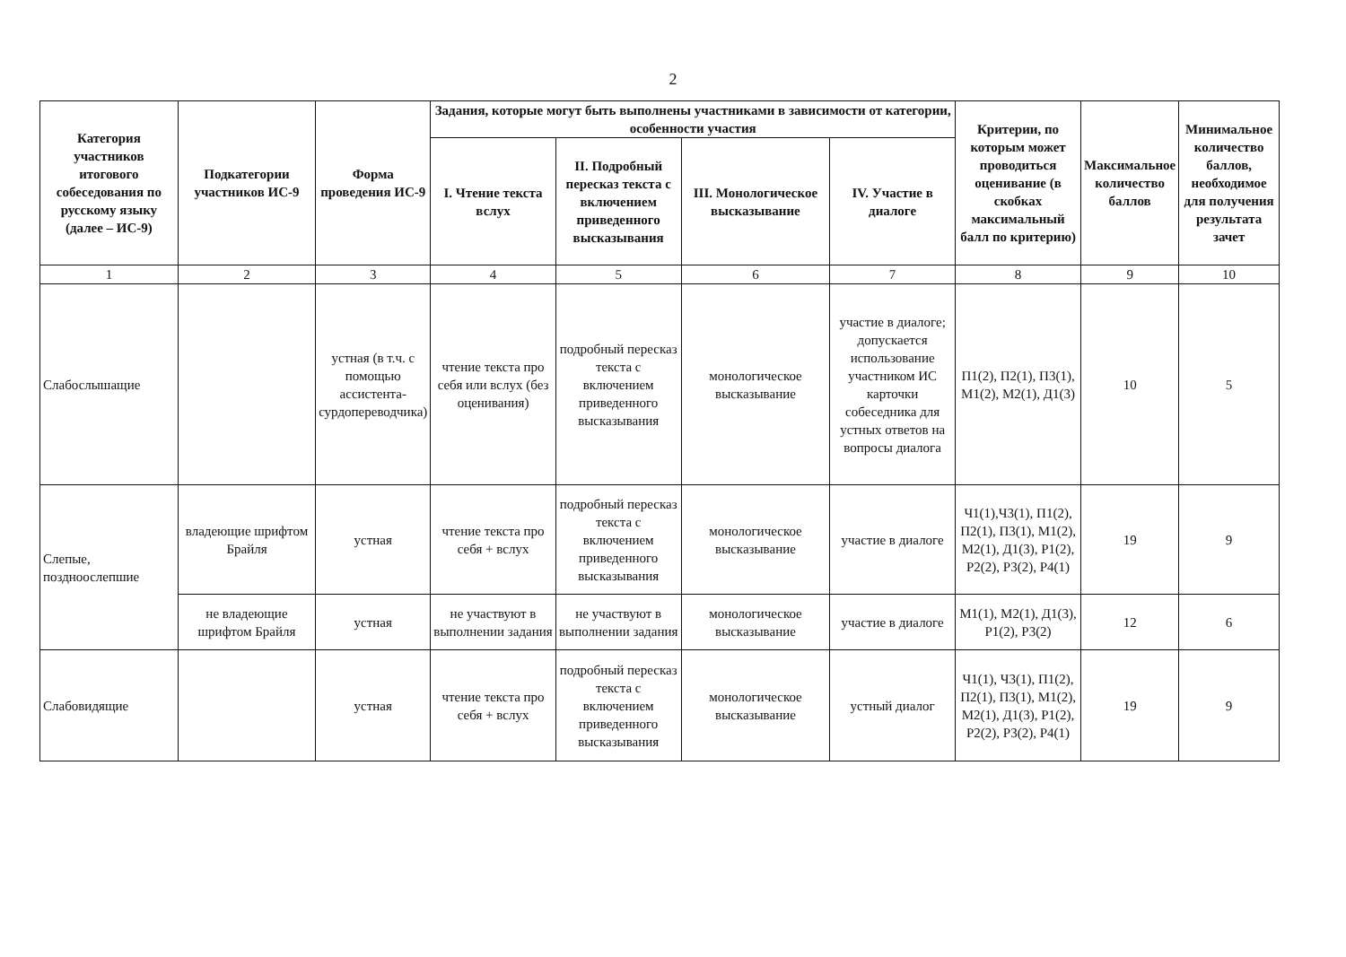2
| Категория участников итогового собеседования по русскому языку (далее – ИС-9) | Подкатегории участников ИС-9 | Форма проведения ИС-9 | Задания, которые могут быть выполнены участниками в зависимости от категории, особенности участия | | | | Критерии, по которым может проводиться оценивание (в скобках максимальный балл по критерию) | Максимальное количество баллов | Минимальное количество баллов, необходимое для получения результата зачет |
| --- | --- | --- | --- | --- | --- | --- | --- | --- | --- |
| | | | I. Чтение текста вслух | II. Подробный пересказ текста с включением приведенного высказывания | III. Монологическое высказывание | IV. Участие в диалоге | | | |
| 1 | 2 | 3 | 4 | 5 | 6 | 7 | 8 | 9 | 10 |
| Слабослышащие | | устная (в т.ч. с помощью ассистента-сурдопереводчика) | чтение текста про себя или вслух (без оценивания) | подробный пересказ текста с включением приведенного высказывания | монологическое высказывание | участие в диалоге; допускается использование участником ИС карточки собеседника для устных ответов на вопросы диалога | П1(2), П2(1), П3(1), М1(2), М2(1), Д1(3) | 10 | 5 |
| Слепые, поздноослепшие | владеющие шрифтом Брайля | устная | чтение текста про себя + вслух | подробный пересказ текста с включением приведенного высказывания | монологическое высказывание | участие в диалоге | Ч1(1),Ч3(1), П1(2), П2(1), П3(1), М1(2), М2(1), Д1(3), Р1(2), Р2(2), Р3(2), Р4(1) | 19 | 9 |
| | не владеющие шрифтом Брайля | устная | не участвуют в выполнении задания | не участвуют в выполнении задания | монологическое высказывание | участие в диалоге | М1(1), М2(1), Д1(3), Р1(2), Р3(2) | 12 | 6 |
| Слабовидящие | | устная | чтение текста про себя + вслух | подробный пересказ текста с включением приведенного высказывания | монологическое высказывание | устный диалог | Ч1(1), Ч3(1), П1(2), П2(1), П3(1), М1(2), М2(1), Д1(3), Р1(2), Р2(2), Р3(2), Р4(1) | 19 | 9 |